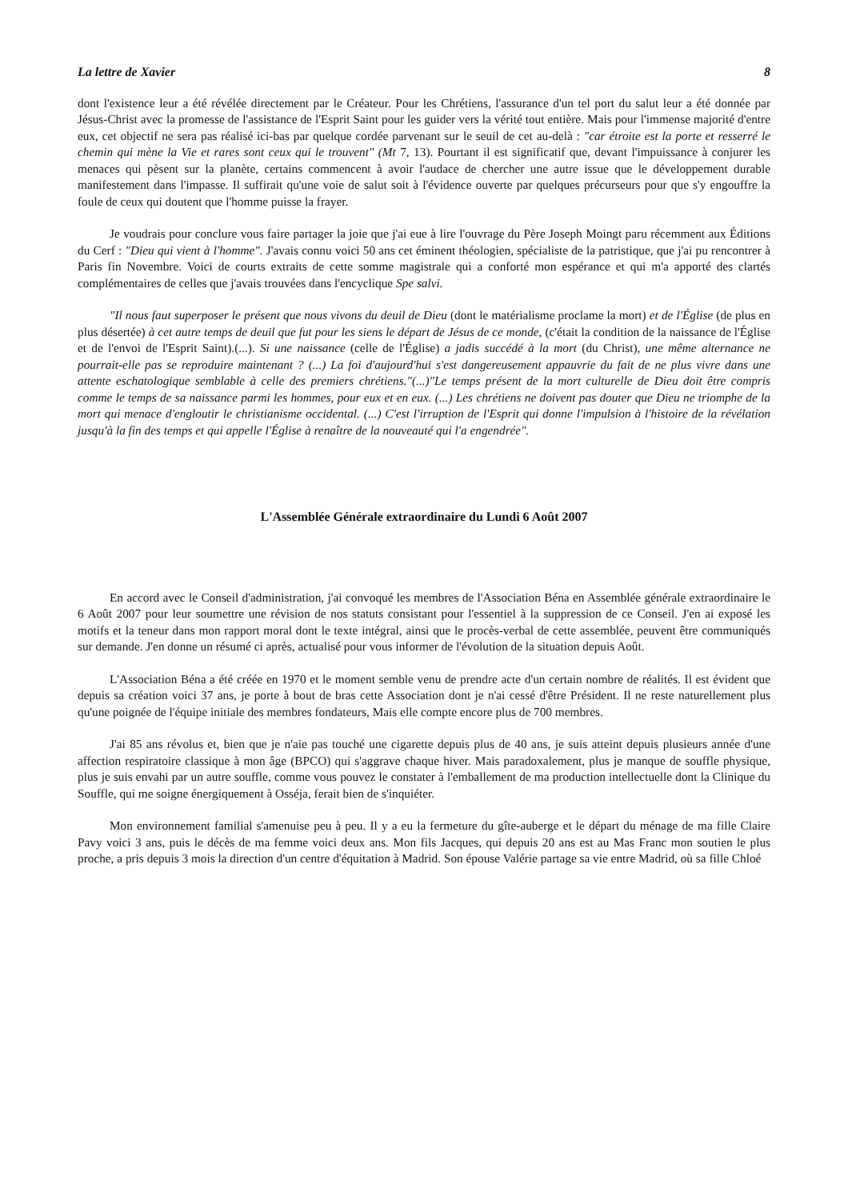La lettre de Xavier 8
dont l'existence leur a été révélée directement par le Créateur. Pour les Chrétiens, l'assurance d'un tel port du salut leur a été donnée par Jésus-Christ avec la promesse de l'assistance de l'Esprit Saint pour les guider vers la vérité tout entière. Mais pour l'immense majorité d'entre eux, cet objectif ne sera pas réalisé ici-bas par quelque cordée parvenant sur le seuil de cet au-delà : "car étroite est la porte et resserré le chemin qui mène la Vie et rares sont ceux qui le trouvent" (Mt 7, 13). Pourtant il est significatif que, devant l'impuissance à conjurer les menaces qui pèsent sur la planète, certains commencent à avoir l'audace de chercher une autre issue que le développement durable manifestement dans l'impasse. Il suffirait qu'une voie de salut soit à l'évidence ouverte par quelques précurseurs pour que s'y engouffre la foule de ceux qui doutent que l'homme puisse la frayer.
Je voudrais pour conclure vous faire partager la joie que j'ai eue à lire l'ouvrage du Père Joseph Moingt paru récemment aux Éditions du Cerf : "Dieu qui vient à l'homme". J'avais connu voici 50 ans cet éminent théologien, spécialiste de la patristique, que j'ai pu rencontrer à Paris fin Novembre. Voici de courts extraits de cette somme magistrale qui a conforté mon espérance et qui m'a apporté des clartés complémentaires de celles que j'avais trouvées dans l'encyclique Spe salvi.
"Il nous faut superposer le présent que nous vivons du deuil de Dieu (dont le matérialisme proclame la mort) et de l'Église (de plus en plus désertée) à cet autre temps de deuil que fut pour les siens le départ de Jésus de ce monde, (c'était la condition de la naissance de l'Église et de l'envoi de l'Esprit Saint).(...). Si une naissance (celle de l'Église) a jadis succédé à la mort (du Christ), une même alternance ne pourrait-elle pas se reproduire maintenant ? (...) La foi d'aujourd'hui s'est dangereusement appauvrie du fait de ne plus vivre dans une attente eschatologique semblable à celle des premiers chrétiens."(...)"Le temps présent de la mort culturelle de Dieu doit être compris comme le temps de sa naissance parmi les hommes, pour eux et en eux. (...) Les chrétiens ne doivent pas douter que Dieu ne triomphe de la mort qui menace d'engloutir le christianisme occidental. (...) C'est l'irruption de l'Esprit qui donne l'impulsion à l'histoire de la révélation jusqu'à la fin des temps et qui appelle l'Église à renaître de la nouveauté qui l'a engendrée".
L'Assemblée Générale extraordinaire du Lundi 6 Août 2007
En accord avec le Conseil d'administration, j'ai convoqué les membres de l'Association Béna en Assemblée générale extraordinaire le 6 Août 2007 pour leur soumettre une révision de nos statuts consistant pour l'essentiel à la suppression de ce Conseil. J'en ai exposé les motifs et la teneur dans mon rapport moral dont le texte intégral, ainsi que le procès-verbal de cette assemblée, peuvent être communiqués sur demande. J'en donne un résumé ci après, actualisé pour vous informer de l'évolution de la situation depuis Août.
L'Association Béna a été créée en 1970 et le moment semble venu de prendre acte d'un certain nombre de réalités. Il est évident que depuis sa création voici 37 ans, je porte à bout de bras cette Association dont je n'ai cessé d'être Président. Il ne reste naturellement plus qu'une poignée de l'équipe initiale des membres fondateurs, Mais elle compte encore plus de 700 membres.
J'ai 85 ans révolus et, bien que je n'aie pas touché une cigarette depuis plus de 40 ans, je suis atteint depuis plusieurs année d'une affection respiratoire classique à mon âge (BPCO) qui s'aggrave chaque hiver. Mais paradoxalement, plus je manque de souffle physique, plus je suis envahi par un autre souffle, comme vous pouvez le constater à l'emballement de ma production intellectuelle dont la Clinique du Souffle, qui me soigne énergiquement à Osséja, ferait bien de s'inquiéter.
Mon environnement familial s'amenuise peu à peu. Il y a eu la fermeture du gîte-auberge et le départ du ménage de ma fille Claire Pavy voici 3 ans, puis le décès de ma femme voici deux ans. Mon fils Jacques, qui depuis 20 ans est au Mas Franc mon soutien le plus proche, a pris depuis 3 mois la direction d'un centre d'équitation à Madrid. Son épouse Valérie partage sa vie entre Madrid, où sa fille Chloé